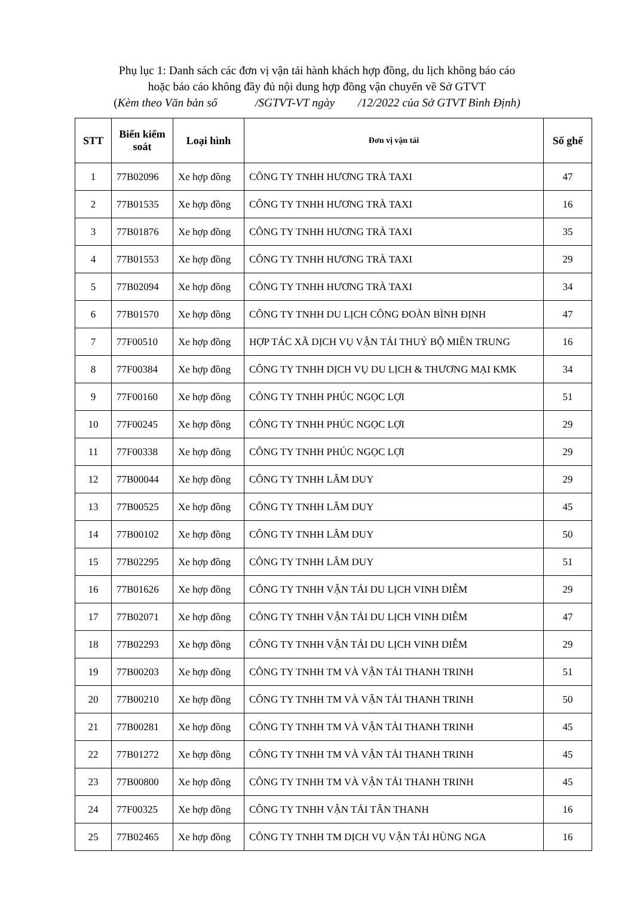Phụ lục 1: Danh sách các đơn vị vận tải hành khách hợp đồng, du lịch không báo cáo
hoặc báo cáo không đầy đủ nội dung hợp đồng vận chuyển về Sở GTVT
(Kèm theo Văn bản số /SGTVT-VT ngày /12/2022 của Sở GTVT Bình Định)
| STT | Biển kiểm soát | Loại hình | Đơn vị vận tải | Số ghế |
| --- | --- | --- | --- | --- |
| 1 | 77B02096 | Xe hợp đồng | CÔNG TY TNHH HƯƠNG TRÀ TAXI | 47 |
| 2 | 77B01535 | Xe hợp đồng | CÔNG TY TNHH HƯƠNG TRÀ TAXI | 16 |
| 3 | 77B01876 | Xe hợp đồng | CÔNG TY TNHH HƯƠNG TRÀ TAXI | 35 |
| 4 | 77B01553 | Xe hợp đồng | CÔNG TY TNHH HƯƠNG TRÀ TAXI | 29 |
| 5 | 77B02094 | Xe hợp đồng | CÔNG TY TNHH HƯƠNG TRÀ TAXI | 34 |
| 6 | 77B01570 | Xe hợp đồng | CÔNG TY TNHH DU LỊCH CÔNG ĐOÀN BÌNH ĐỊNH | 47 |
| 7 | 77F00510 | Xe hợp đồng | HỢP TÁC XÃ DỊCH VỤ VẬN TẢI THUỶ BỘ MIỀN TRUNG | 16 |
| 8 | 77F00384 | Xe hợp đồng | CÔNG TY TNHH DỊCH VỤ DU LỊCH & THƯƠNG MẠI KMK | 34 |
| 9 | 77F00160 | Xe hợp đồng | CÔNG TY TNHH PHÚC NGỌC LỢI | 51 |
| 10 | 77F00245 | Xe hợp đồng | CÔNG TY TNHH PHÚC NGỌC LỢI | 29 |
| 11 | 77F00338 | Xe hợp đồng | CÔNG TY TNHH PHÚC NGỌC LỢI | 29 |
| 12 | 77B00044 | Xe hợp đồng | CÔNG TY TNHH LÂM DUY | 29 |
| 13 | 77B00525 | Xe hợp đồng | CÔNG TY TNHH LÂM DUY | 45 |
| 14 | 77B00102 | Xe hợp đồng | CÔNG TY TNHH LÂM DUY | 50 |
| 15 | 77B02295 | Xe hợp đồng | CÔNG TY TNHH LÂM DUY | 51 |
| 16 | 77B01626 | Xe hợp đồng | CÔNG TY TNHH VẬN TẢI DU LỊCH VINH DIỄM | 29 |
| 17 | 77B02071 | Xe hợp đồng | CÔNG TY TNHH VẬN TẢI DU LỊCH VINH DIỄM | 47 |
| 18 | 77B02293 | Xe hợp đồng | CÔNG TY TNHH VẬN TẢI DU LỊCH VINH DIỄM | 29 |
| 19 | 77B00203 | Xe hợp đồng | CÔNG TY TNHH TM VÀ VẬN TẢI THANH TRINH | 51 |
| 20 | 77B00210 | Xe hợp đồng | CÔNG TY TNHH TM VÀ VẬN TẢI THANH TRINH | 50 |
| 21 | 77B00281 | Xe hợp đồng | CÔNG TY TNHH TM VÀ VẬN TẢI THANH TRINH | 45 |
| 22 | 77B01272 | Xe hợp đồng | CÔNG TY TNHH TM VÀ VẬN TẢI THANH TRINH | 45 |
| 23 | 77B00800 | Xe hợp đồng | CÔNG TY TNHH TM VÀ VẬN TẢI THANH TRINH | 45 |
| 24 | 77F00325 | Xe hợp đồng | CÔNG TY TNHH VẬN TẢI TÂN THANH | 16 |
| 25 | 77B02465 | Xe hợp đồng | CÔNG TY TNHH TM DỊCH VỤ VẬN TẢI HÙNG NGA | 16 |